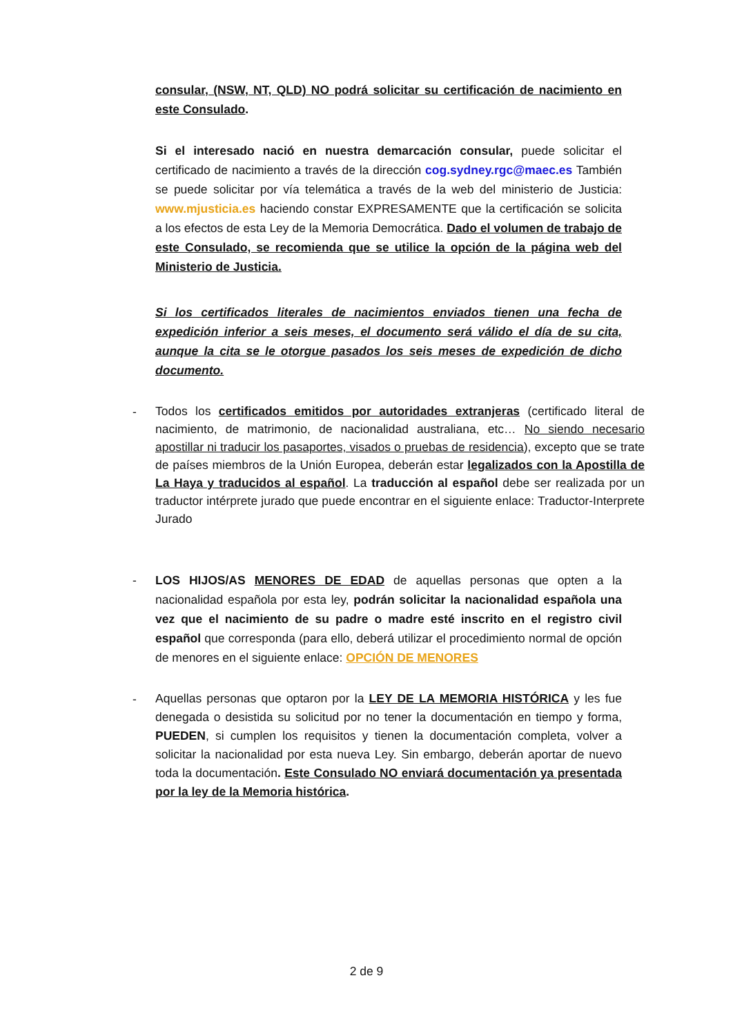consular, (NSW, NT, QLD) NO podrá solicitar su certificación de nacimiento en este Consulado.
Si el interesado nació en nuestra demarcación consular, puede solicitar el certificado de nacimiento a través de la dirección cog.sydney.rgc@maec.es También se puede solicitar por vía telemática a través de la web del ministerio de Justicia: www.mjusticia.es haciendo constar EXPRESAMENTE que la certificación se solicita a los efectos de esta Ley de la Memoria Democrática. Dado el volumen de trabajo de este Consulado, se recomienda que se utilice la opción de la página web del Ministerio de Justicia.
Si los certificados literales de nacimientos enviados tienen una fecha de expedición inferior a seis meses, el documento será válido el día de su cita, aunque la cita se le otorgue pasados los seis meses de expedición de dicho documento.
-
Todos los certificados emitidos por autoridades extranjeras (certificado literal de nacimiento, de matrimonio, de nacionalidad australiana, etc… No siendo necesario apostillar ni traducir los pasaportes, visados o pruebas de residencia), excepto que se trate de países miembros de la Unión Europea, deberán estar legalizados con la Apostilla de La Haya y traducidos al español. La traducción al español debe ser realizada por un traductor intérprete jurado que puede encontrar en el siguiente enlace: Traductor-Interprete Jurado
-
LOS HIJOS/AS MENORES DE EDAD de aquellas personas que opten a la nacionalidad española por esta ley, podrán solicitar la nacionalidad española una vez que el nacimiento de su padre o madre esté inscrito en el registro civil español que corresponda (para ello, deberá utilizar el procedimiento normal de opción de menores en el siguiente enlace: OPCIÓN DE MENORES
-
Aquellas personas que optaron por la LEY DE LA MEMORIA HISTÓRICA y les fue denegada o desistida su solicitud por no tener la documentación en tiempo y forma, PUEDEN, si cumplen los requisitos y tienen la documentación completa, volver a solicitar la nacionalidad por esta nueva Ley. Sin embargo, deberán aportar de nuevo toda la documentación. Este Consulado NO enviará documentación ya presentada por la ley de la Memoria histórica.
2 de 9